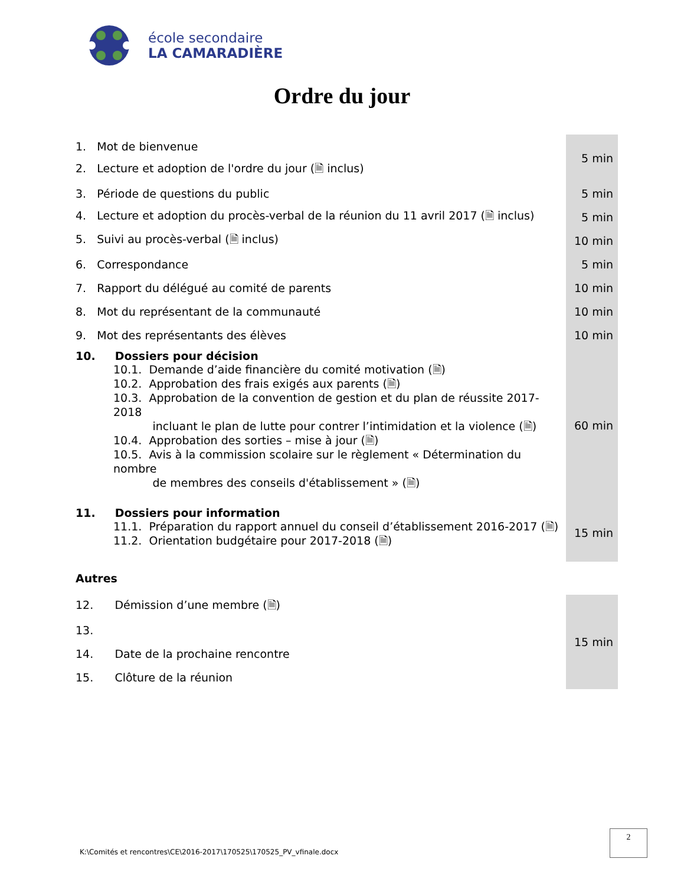école secondaire
LA CAMARADIÈRE
Ordre du jour
| 1. Mot de bienvenue | 5 min |
| 2. Lecture et adoption de l'ordre du jour (🗎 inclus) | |
| 3. Période de questions du public | 5 min |
| 4. Lecture et adoption du procès-verbal de la réunion du 11 avril 2017 (🗎 inclus) | 5 min |
| 5. Suivi au procès-verbal (🗎 inclus) | 10 min |
| 6. Correspondance | 5 min |
| 7. Rapport du délégué au comité de parents | 10 min |
| 8. Mot du représentant de la communauté | 10 min |
| 9. Mot des représentants des élèves | 10 min |
| 10. Dossiers pour décision 10.1. Demande d’aide financière du comité motivation (🗎) 10.2. Approbation des frais exigés aux parents (🗎) 10.3. Approbation de la convention de gestion et du plan de réussite 2017-2018 incluant le plan de lutte pour contrer l’intimidation et la violence (🗎) 10.4. Approbation des sorties – mise à jour (🗎) 10.5. Avis à la commission scolaire sur le règlement « Détermination du nombre de membres des conseils d'établissement » (🗎) | 60 min |
| 11. Dossiers pour information 11.1. Préparation du rapport annuel du conseil d’établissement 2016-2017 (🗎) 11.2. Orientation budgétaire pour 2017-2018 (🗎) | 15 min |
| Autres | |
| 12. Démission d’une membre (🗎) | 15 min |
| 13. | |
| 14. Date de la prochaine rencontre | |
| 15. Clôture de la réunion | |
K:\Comités et rencontres\CE\2016-2017\170525\170525_PV_vfinale.docx
2